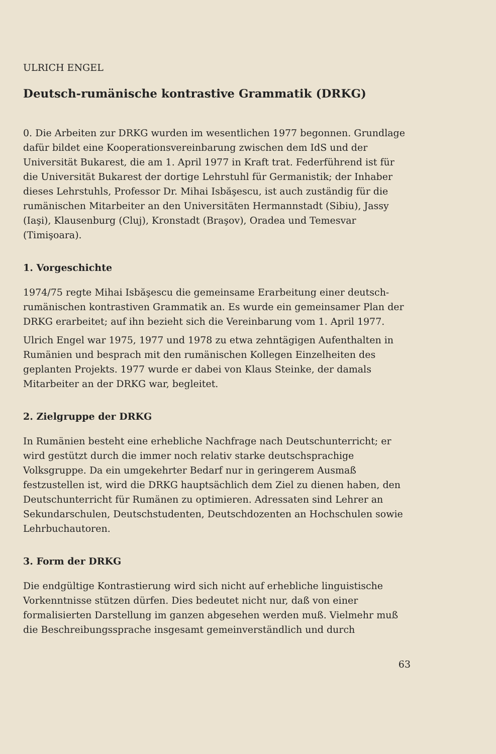ULRICH ENGEL
Deutsch-rumänische kontrastive Grammatik (DRKG)
0. Die Arbeiten zur DRKG wurden im wesentlichen 1977 begonnen. Grundlage dafür bildet eine Kooperationsvereinbarung zwischen dem IdS und der Universität Bukarest, die am 1. April 1977 in Kraft trat. Federführend ist für die Universität Bukarest der dortige Lehrstuhl für Germanistik; der Inhaber dieses Lehrstuhls, Professor Dr. Mihai Isbăşescu, ist auch zuständig für die rumänischen Mitarbeiter an den Universitäten Hermannstadt (Sibiu), Jassy (Iaşi), Klausenburg (Cluj), Kronstadt (Braşov), Oradea und Temesvar (Timişoara).
1. Vorgeschichte
1974/75 regte Mihai Isbăşescu die gemeinsame Erarbeitung einer deutsch-rumänischen kontrastiven Grammatik an. Es wurde ein gemeinsamer Plan der DRKG erarbeitet; auf ihn bezieht sich die Vereinbarung vom 1. April 1977.
Ulrich Engel war 1975, 1977 und 1978 zu etwa zehntägigen Aufenthalten in Rumänien und besprach mit den rumänischen Kollegen Einzelheiten des geplanten Projekts. 1977 wurde er dabei von Klaus Steinke, der damals Mitarbeiter an der DRKG war, begleitet.
2. Zielgruppe der DRKG
In Rumänien besteht eine erhebliche Nachfrage nach Deutschunterricht; er wird gestützt durch die immer noch relativ starke deutschsprachige Volksgruppe. Da ein umgekehrter Bedarf nur in geringerem Ausmaß festzustellen ist, wird die DRKG hauptsächlich dem Ziel zu dienen haben, den Deutschunterricht für Rumänen zu optimieren. Adressaten sind Lehrer an Sekundarschulen, Deutschstudenten, Deutschdozenten an Hochschulen sowie Lehrbuchautoren.
3. Form der DRKG
Die endgültige Kontrastierung wird sich nicht auf erhebliche linguistische Vorkenntnisse stützen dürfen. Dies bedeutet nicht nur, daß von einer formalisierten Darstellung im ganzen abgesehen werden muß. Vielmehr muß die Beschreibungssprache insgesamt gemeinverständlich und durch
63